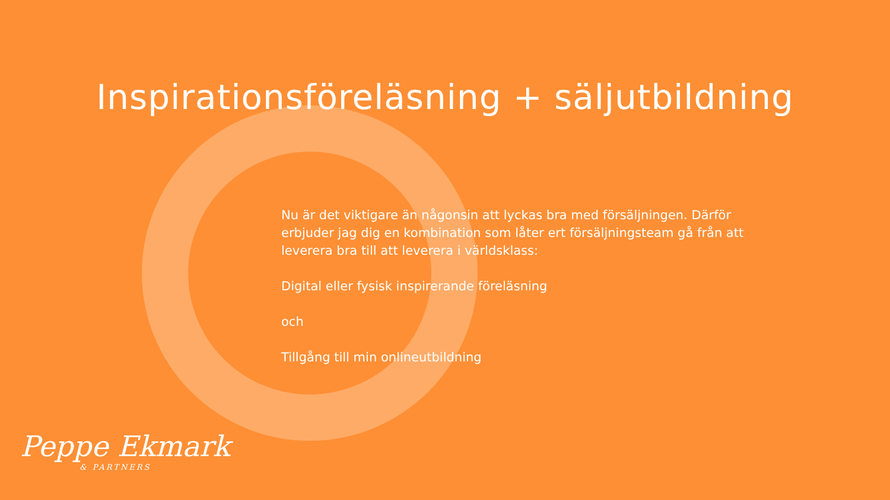Inspirationsföreläsning + säljutbildning
Nu är det viktigare än någonsin att lyckas bra med försäljningen. Därför erbjuder jag dig en kombination som låter ert försäljningsteam gå från att leverera bra till att leverera i världsklass:
Digital eller fysisk inspirerande föreläsning
och
Tillgång till min onlineutbildning
Peppe Ekmark
& PARTNERS